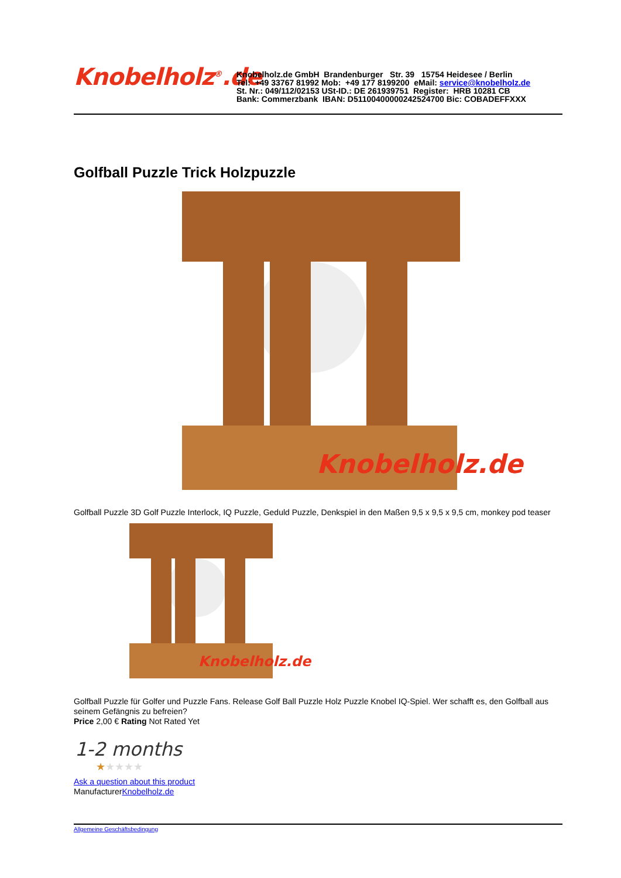Knobelholz<sup>®</sup>.de
Knobelholz.de GmbH Brandenburger Str. 39 15754 Heidesee / Berlin
Tel: +49 33767 81992 Mob: +49 177 8199200 eMail: service@knobelholz.de
St. Nr.: 049/112/02153 USt-ID.: DE 261939751 Register: HRB 10281 CB
Bank: Commerzbank IBAN: D51100400000242524700 Bic: COBADEFFXXX
Golfball Puzzle Trick Holzpuzzle
Knobelholz.de
Golfball Puzzle 3D Golf Puzzle Interlock, IQ Puzzle, Geduld Puzzle, Denkspiel in den Maßen 9,5 x 9,5 x 9,5 cm, monkey pod teaser
Knobelholz.de
Golfball Puzzle für Golfer und Puzzle Fans. Release Golf Ball Puzzle Holz Puzzle Knobel IQ-Spiel. Wer schafft es, den Golfball aus seinem Gefängnis zu befreien?
Price 2,00 € Rating Not Rated Yet
1-2 months
★★★★★
Ask a question about this product
ManufacturerKnobelholz.de
Allgemeine Geschäftsbedingung